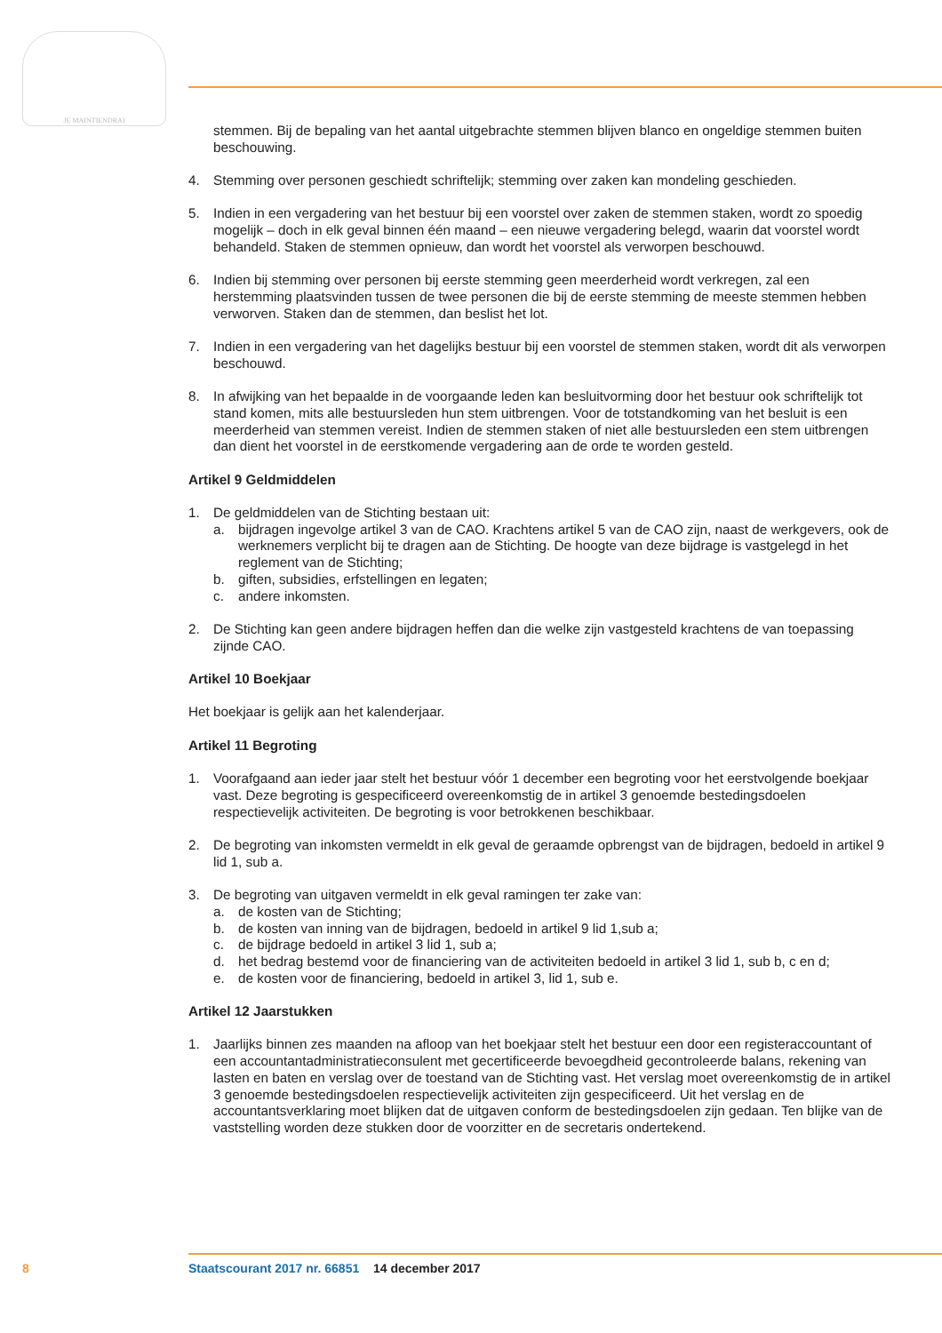JE MAINTIENDRAI
stemmen. Bij de bepaling van het aantal uitgebrachte stemmen blijven blanco en ongeldige stemmen buiten beschouwing.
4. Stemming over personen geschiedt schriftelijk; stemming over zaken kan mondeling geschieden.
5. Indien in een vergadering van het bestuur bij een voorstel over zaken de stemmen staken, wordt zo spoedig mogelijk – doch in elk geval binnen één maand – een nieuwe vergadering belegd, waarin dat voorstel wordt behandeld. Staken de stemmen opnieuw, dan wordt het voorstel als verworpen beschouwd.
6. Indien bij stemming over personen bij eerste stemming geen meerderheid wordt verkregen, zal een herstemming plaatsvinden tussen de twee personen die bij de eerste stemming de meeste stemmen hebben verworven. Staken dan de stemmen, dan beslist het lot.
7. Indien in een vergadering van het dagelijks bestuur bij een voorstel de stemmen staken, wordt dit als verworpen beschouwd.
8. In afwijking van het bepaalde in de voorgaande leden kan besluitvorming door het bestuur ook schriftelijk tot stand komen, mits alle bestuursleden hun stem uitbrengen. Voor de totstandkoming van het besluit is een meerderheid van stemmen vereist. Indien de stemmen staken of niet alle bestuursleden een stem uitbrengen dan dient het voorstel in de eerstkomende vergadering aan de orde te worden gesteld.
Artikel 9 Geldmiddelen
1. De geldmiddelen van de Stichting bestaan uit:
a. bijdragen ingevolge artikel 3 van de CAO. Krachtens artikel 5 van de CAO zijn, naast de werkgevers, ook de werknemers verplicht bij te dragen aan de Stichting. De hoogte van deze bijdrage is vastgelegd in het reglement van de Stichting;
b. giften, subsidies, erfstellingen en legaten;
c. andere inkomsten.
2. De Stichting kan geen andere bijdragen heffen dan die welke zijn vastgesteld krachtens de van toepassing zijnde CAO.
Artikel 10 Boekjaar
Het boekjaar is gelijk aan het kalenderjaar.
Artikel 11 Begroting
1. Voorafgaand aan ieder jaar stelt het bestuur vóór 1 december een begroting voor het eerstvolgende boekjaar vast. Deze begroting is gespecificeerd overeenkomstig de in artikel 3 genoemde bestedingsdoelen respectievelijk activiteiten. De begroting is voor betrokkenen beschikbaar.
2. De begroting van inkomsten vermeldt in elk geval de geraamde opbrengst van de bijdragen, bedoeld in artikel 9 lid 1, sub a.
3. De begroting van uitgaven vermeldt in elk geval ramingen ter zake van:
a. de kosten van de Stichting;
b. de kosten van inning van de bijdragen, bedoeld in artikel 9 lid 1,sub a;
c. de bijdrage bedoeld in artikel 3 lid 1, sub a;
d. het bedrag bestemd voor de financiering van de activiteiten bedoeld in artikel 3 lid 1, sub b, c en d;
e. de kosten voor de financiering, bedoeld in artikel 3, lid 1, sub e.
Artikel 12 Jaarstukken
1. Jaarlijks binnen zes maanden na afloop van het boekjaar stelt het bestuur een door een registeraccountant of een accountantadministratieconsulent met gecertificeerde bevoegdheid gecontroleerde balans, rekening van lasten en baten en verslag over de toestand van de Stichting vast. Het verslag moet overeenkomstig de in artikel 3 genoemde bestedingsdoelen respectievelijk activiteiten zijn gespecificeerd. Uit het verslag en de accountantsverklaring moet blijken dat de uitgaven conform de bestedingsdoelen zijn gedaan. Ten blijke van de vaststelling worden deze stukken door de voorzitter en de secretaris ondertekend.
8 Staatscourant 2017 nr. 66851 14 december 2017